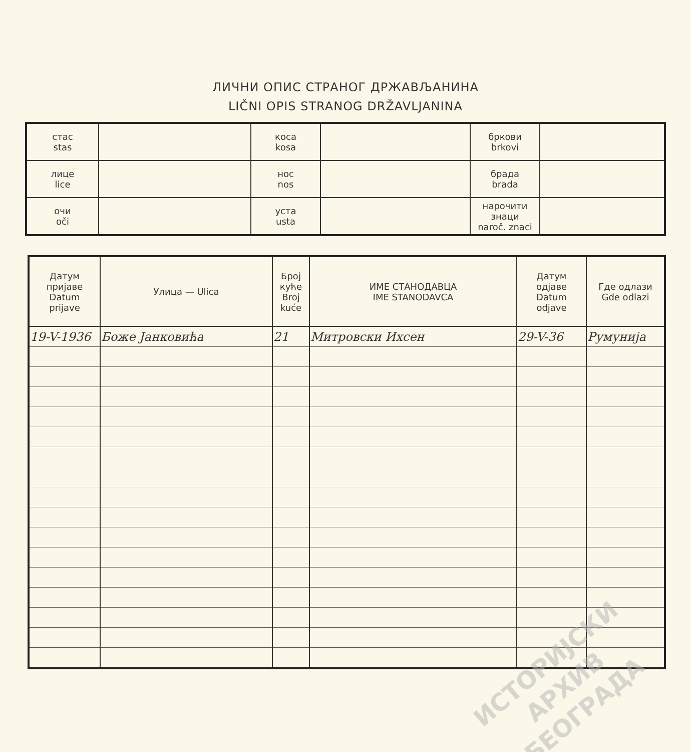ЛИЧНИ ОПИС СТРАНОГ ДРЖАВЉАНИНА
LIČNI OPIS STRANOG DRŽAVLJANINA
| стас stas | | коса kosa | | бркови brkovi | |
| лице lice | | нос nos | | брада brada | |
| очи oči | | уста usta | | нарочити знаци naroč. znaci | |
| Датум пријаве Datum prijave | Улица — Ulica | Број куће Broj kuće | ИМЕ СТАНОДАВЦА IME STANODAVCA | Датум одјаве Datum odjave | Где одлази Gde odlazi |
| --- | --- | --- | --- | --- | --- |
| 19-V-1936 | Боже Јанковића | 21 | Митровски Ихсен | 29-V-36 | Румунија |
ИСТОРИЈСКИ
АРХИВ
БЕОГРАДА